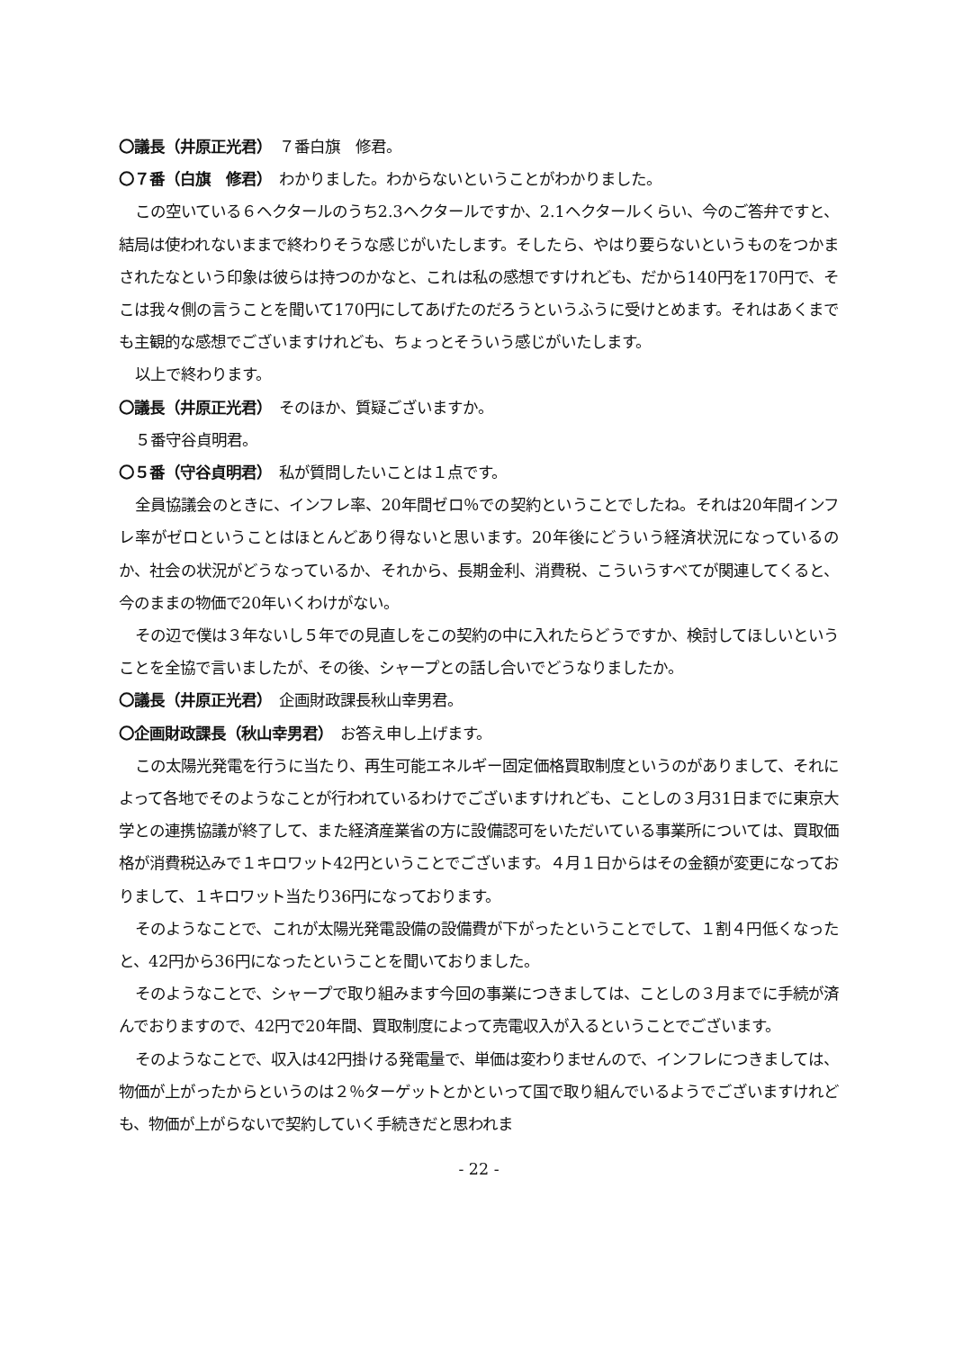〇議長（井原正光君）　７番白旗　修君。
〇７番（白旗　修君）　わかりました。わからないということがわかりました。
この空いている６ヘクタールのうち2.3ヘクタールですか、2.1ヘクタールくらい、今のご答弁ですと、結局は使われないままで終わりそうな感じがいたします。そしたら、やはり要らないというものをつかまされたなという印象は彼らは持つのかなと、これは私の感想ですけれども、だから140円を170円で、そこは我々側の言うことを聞いて170円にしてあげたのだろうというふうに受けとめます。それはあくまでも主観的な感想でございますけれども、ちょっとそういう感じがいたします。
以上で終わります。
〇議長（井原正光君）　そのほか、質疑ございますか。
５番守谷貞明君。
〇５番（守谷貞明君）　私が質問したいことは１点です。
全員協議会のときに、インフレ率、20年間ゼロ％での契約ということでしたね。それは20年間インフレ率がゼロということはほとんどあり得ないと思います。20年後にどういう経済状況になっているのか、社会の状況がどうなっているか、それから、長期金利、消費税、こういうすべてが関連してくると、今のままの物価で20年いくわけがない。
その辺で僕は３年ないし５年での見直しをこの契約の中に入れたらどうですか、検討してほしいということを全協で言いましたが、その後、シャープとの話し合いでどうなりましたか。
〇議長（井原正光君）　企画財政課長秋山幸男君。
〇企画財政課長（秋山幸男君）　お答え申し上げます。
この太陽光発電を行うに当たり、再生可能エネルギー固定価格買取制度というのがありまして、それによって各地でそのようなことが行われているわけでございますけれども、ことしの３月31日までに東京大学との連携協議が終了して、また経済産業省の方に設備認可をいただいている事業所については、買取価格が消費税込みで１キロワット42円ということでございます。４月１日からはその金額が変更になっておりまして、１キロワット当たり36円になっております。
そのようなことで、これが太陽光発電設備の設備費が下がったということでして、１割４円低くなったと、42円から36円になったということを聞いておりました。
そのようなことで、シャープで取り組みます今回の事業につきましては、ことしの３月までに手続が済んでおりますので、42円で20年間、買取制度によって売電収入が入るということでございます。
そのようなことで、収入は42円掛ける発電量で、単価は変わりませんので、インフレにつきましては、物価が上がったからというのは２％ターゲットとかといって国で取り組んでいるようでございますけれども、物価が上がらないで契約していく手続きだと思われま
- 22 -